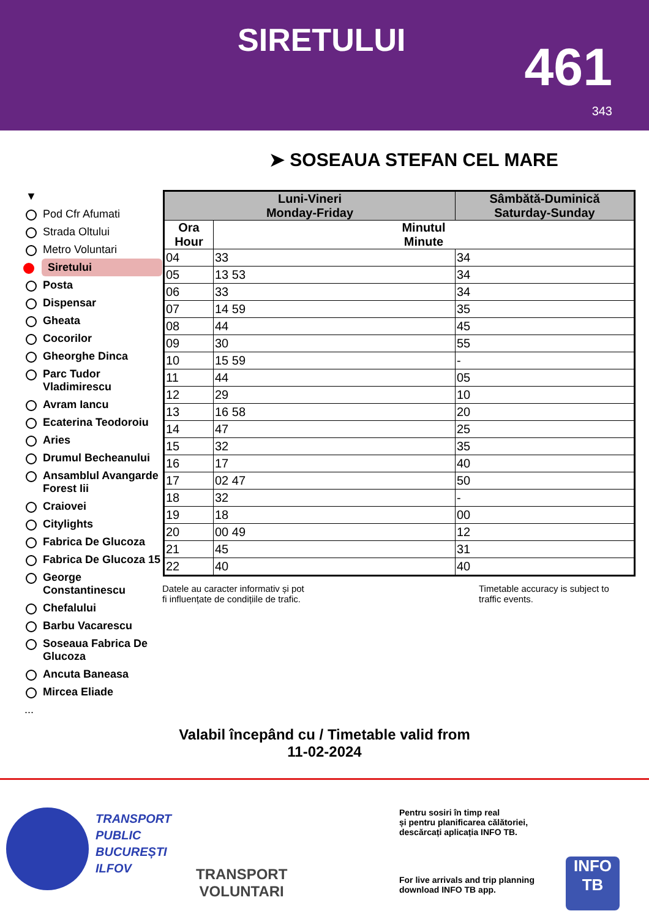SIRETULUI 461
343
➤ SOSEAUA STEFAN CEL MARE
▼
Pod Cfr Afumati
Strada Oltului
Metro Voluntari
Siretului
Posta
Dispensar
Gheata
Cocorilor
Gheorghe Dinca
Parc Tudor Vladimirescu
Avram Iancu
Ecaterina Teodoroiu
Aries
Drumul Becheanului
Ansamblul Avangarde Forest Iii
Craiovei
Citylights
Fabrica De Glucoza
Fabrica De Glucoza 15
George Constantinescu
Chefalului
Barbu Vacarescu
Soseaua Fabrica De Glucoza
Ancuta Baneasa
Mircea Eliade
...
| Luni-Vineri Monday-Friday | | Sâmbătă-Duminică Saturday-Sunday |
| --- | --- | --- |
| Ora Hour | Minutul Minute | |
| 04 | 33 | 34 |
| 05 | 13 53 | 34 |
| 06 | 33 | 34 |
| 07 | 14 59 | 35 |
| 08 | 44 | 45 |
| 09 | 30 | 55 |
| 10 | 15 59 | - |
| 11 | 44 | 05 |
| 12 | 29 | 10 |
| 13 | 16 58 | 20 |
| 14 | 47 | 25 |
| 15 | 32 | 35 |
| 16 | 17 | 40 |
| 17 | 02 47 | 50 |
| 18 | 32 | - |
| 19 | 18 | 00 |
| 20 | 00 49 | 12 |
| 21 | 45 | 31 |
| 22 | 40 | 40 |
Datele au caracter informativ și pot
fi influențate de condițiile de trafic.
Timetable accuracy is subject to
traffic events.
Valabil începând cu / Timetable valid from
11-02-2024
TRANSPORT
PUBLIC
BUCUREȘTI
ILFOV
TRANSPORT
VOLUNTARI
Pentru sosiri în timp real
și pentru planificarea călătoriei,
descărcați aplicația INFO TB.
For live arrivals and trip planning
download INFO TB app.
INFO
TB